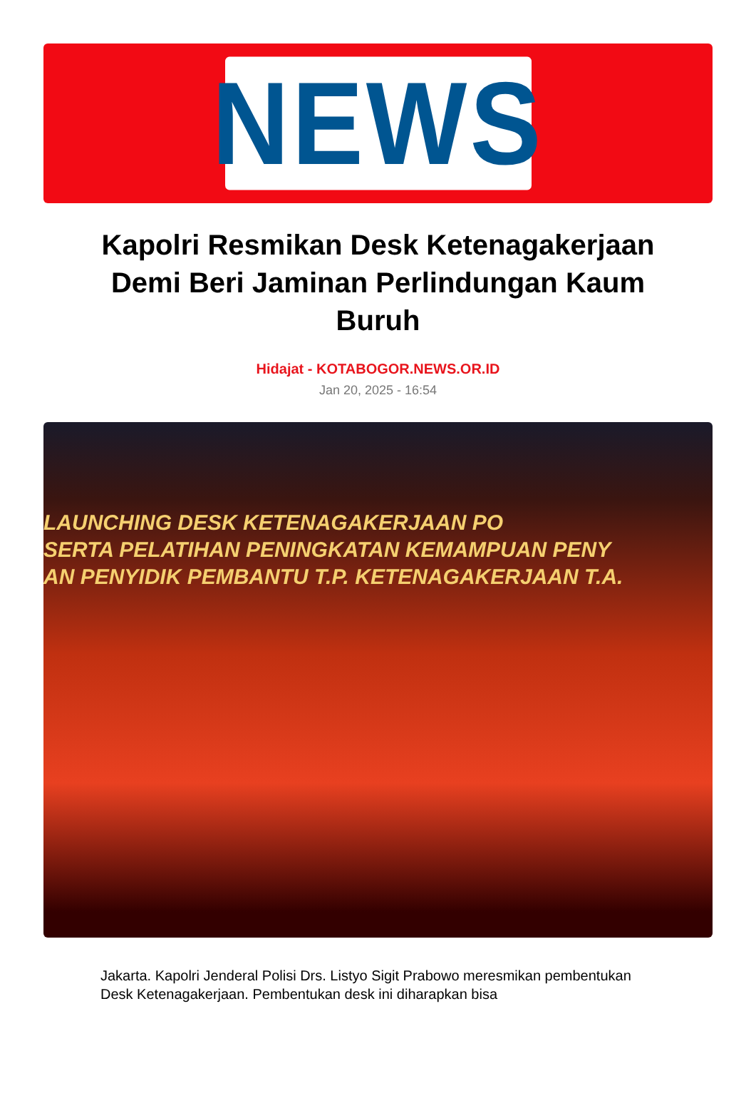NEWS
Kapolri Resmikan Desk Ketenagakerjaan Demi Beri Jaminan Perlindungan Kaum Buruh
Hidajat - KOTABOGOR.NEWS.OR.ID
Jan 20, 2025 - 16:54
LAUNCHING DESK KETENAGAKERJAAN PO
SERTA PELATIHAN PENINGKATAN KEMAMPUAN PENY
AN PENYIDIK PEMBANTU T.P. KETENAGAKERJAAN T.A.
Jakarta. Kapolri Jenderal Polisi Drs. Listyo Sigit Prabowo meresmikan pembentukan Desk Ketenagakerjaan. Pembentukan desk ini diharapkan bisa